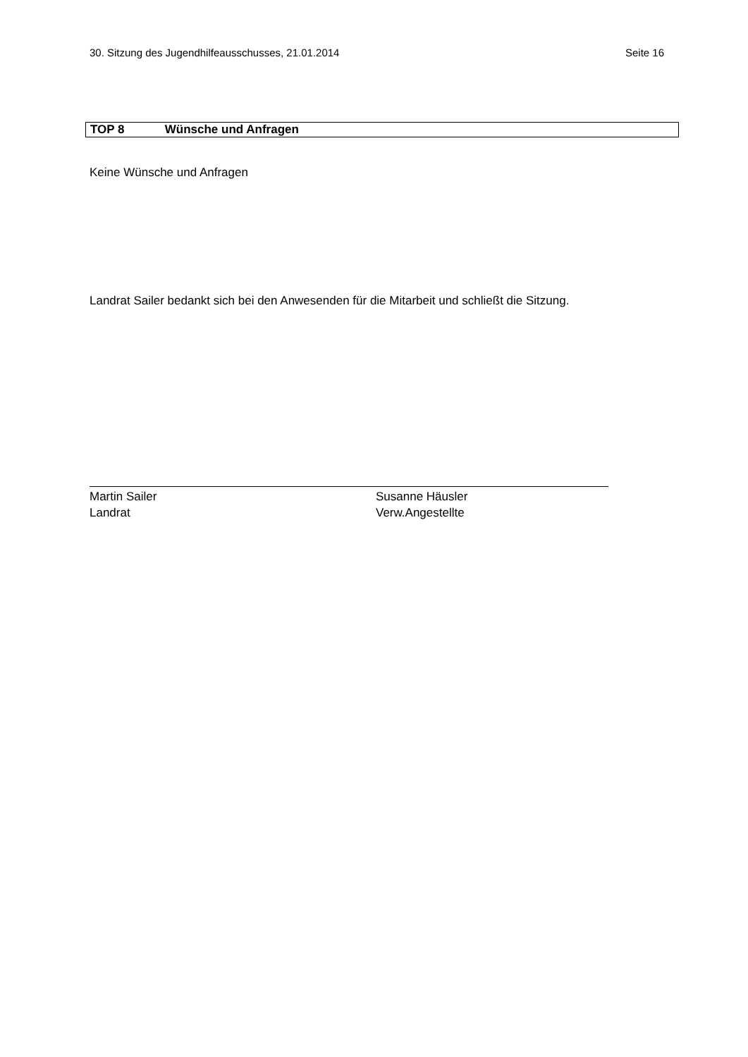30. Sitzung des Jugendhilfeausschusses, 21.01.2014 Seite 16
TOP 8 Wünsche und Anfragen
Keine Wünsche und Anfragen
Landrat Sailer bedankt sich bei den Anwesenden für die Mitarbeit und schließt die Sitzung.
Martin Sailer
Landrat
Susanne Häusler
Verw.Angestellte